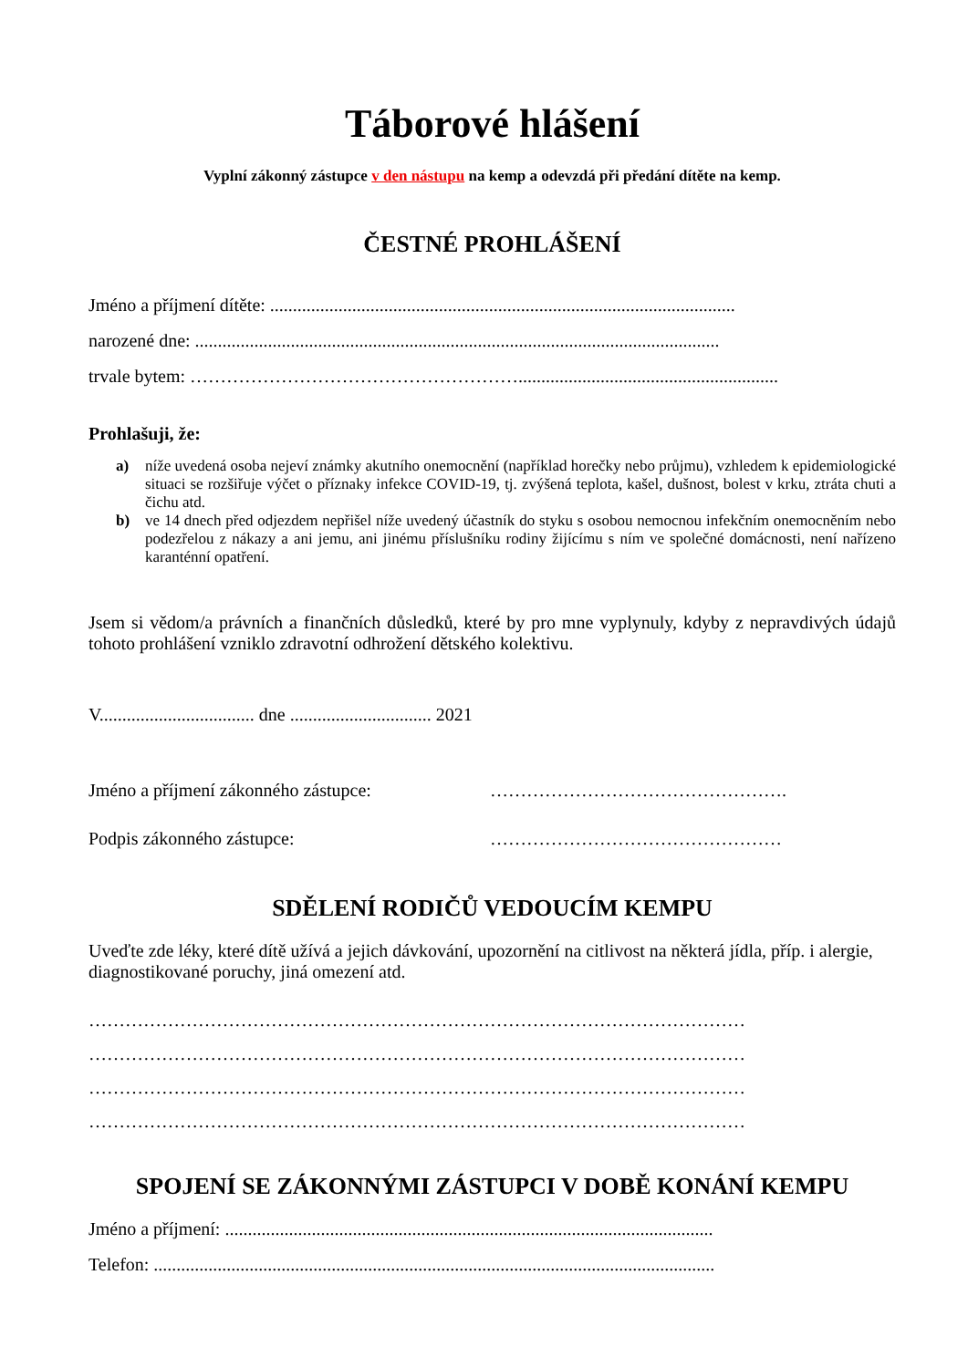Táborové hlášení
Vyplní zákonný zástupce v den nástupu na kemp a odevzdá při předání dítěte na kemp.
ČESTNÉ PROHLÁŠENÍ
Jméno a příjmení dítěte: ......................................................................................................
narozené dne: ...................................................................................................................
trvale bytem: ……………………………………………….........................................................
Prohlašuji, že:
a) níže uvedená osoba nejeví známky akutního onemocnění (například horečky nebo průjmu), vzhledem k epidemiologické situaci se rozšiřuje výčet o příznaky infekce COVID-19, tj. zvýšená teplota, kašel, dušnost, bolest v krku, ztráta chuti a čichu atd.
b) ve 14 dnech před odjezdem nepřišel níže uvedený účastník do styku s osobou nemocnou infekčním onemocněním nebo podezřelou z nákazy a ani jemu, ani jinému příslušníku rodiny žijícímu s ním ve společné domácnosti, není nařízeno karanténní opatření.
Jsem si vědom/a právních a finančních důsledků, které by pro mne vyplynuly, kdyby z nepravdivých údajů tohoto prohlášení vzniklo zdravotní odhrožení dětského kolektivu.
V.................................. dne ............................... 2021
Jméno a příjmení zákonného zástupce: ………………………………………….
Podpis zákonného zástupce: …………………………………………
SDĚLENÍ RODIČŮ VEDOUCÍM KEMPU
Uveďte zde léky, které dítě užívá a jejich dávkování, upozornění na citlivost na některá jídla, příp. i alergie, diagnostikované poruchy, jiná omezení atd.
………………………………………………………………………………………………
………………………………………………………………………………………………
………………………………………………………………………………………………
………………………………………………………………………………………………
SPOJENÍ SE ZÁKONNÝMI ZÁSTUPCI V DOBĚ KONÁNÍ KEMPU
Jméno a příjmení: ...........................................................................................................
Telefon: ...........................................................................................................................